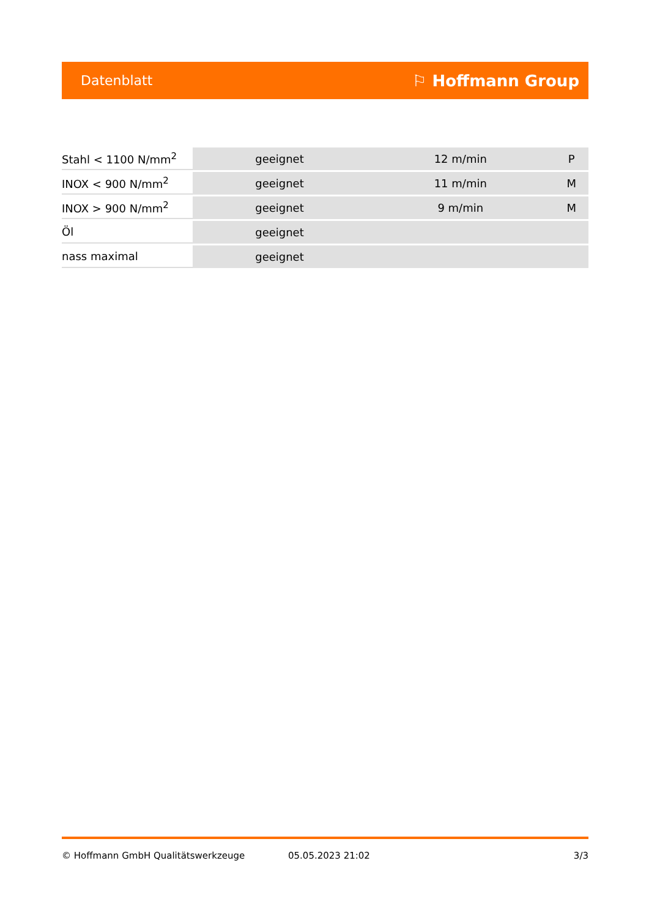Datenblatt ⚐ Hoffmann Group
| Stahl < 1100 N/mm<sup>2</sup> | geeignet | 12 m/min | P |
| INOX < 900 N/mm<sup>2</sup> | geeignet | 11 m/min | M |
| INOX > 900 N/mm<sup>2</sup> | geeignet | 9 m/min | M |
| Öl | geeignet | | |
| nass maximal | geeignet | | |
© Hoffmann GmbH Qualitätswerkzeuge 05.05.2023 21:02 3/3